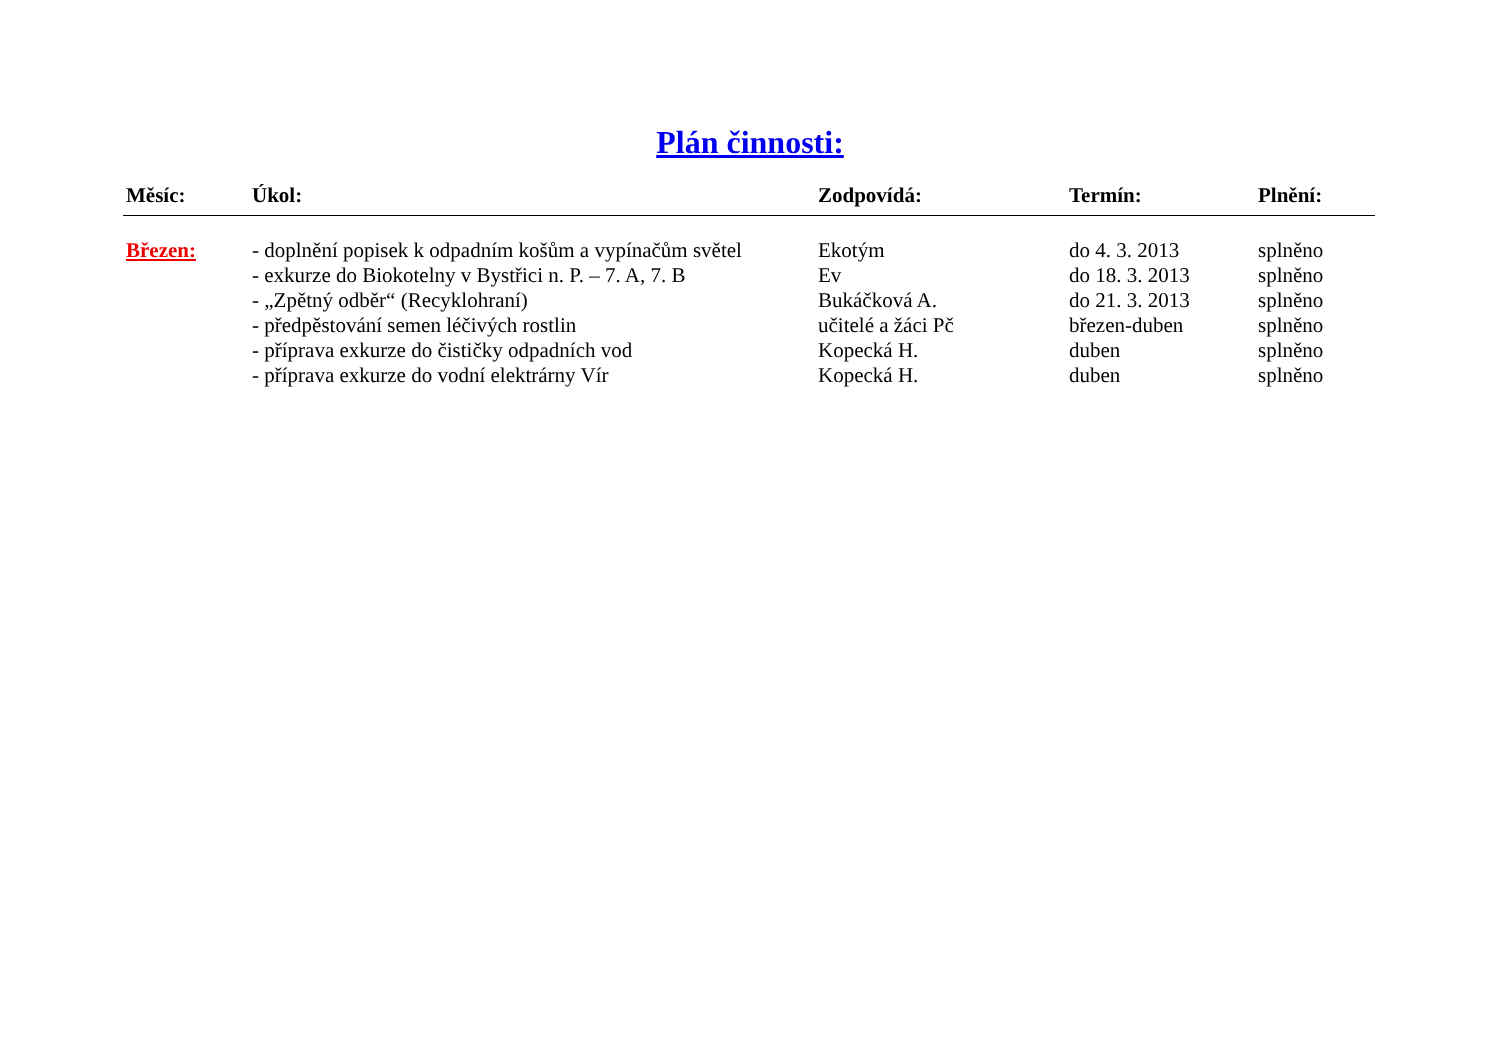Plán činnosti:
| Měsíc: | Úkol: | Zodpovídá: | Termín: | Plnění: |
| --- | --- | --- | --- | --- |
| Březen: | - doplnění popisek k odpadním košům a vypínačům světel | Ekotým | do 4. 3. 2013 | splněno |
| | - exkurze do Biokotelny v Bystřici n. P. – 7. A, 7. B | Ev | do 18. 3. 2013 | splněno |
| | - „Zpětný odběr“ (Recyklohraní) | Bukáčková A. | do 21. 3. 2013 | splněno |
| | - předpěstování semen léčivých rostlin | učitelé a žáci Pč | březen-duben | splněno |
| | - příprava exkurze do čističky odpadních vod | Kopecká H. | duben | splněno |
| | - příprava exkurze do vodní elektrárny Vír | Kopecká H. | duben | splněno |